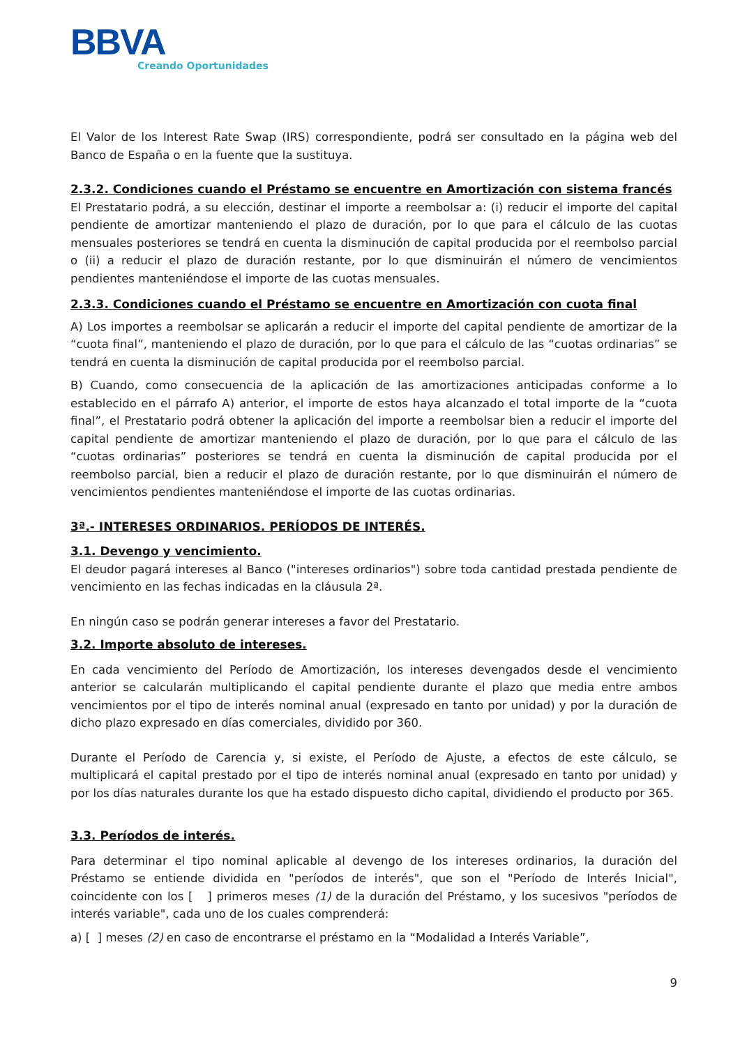BBVA
Creando Oportunidades
El Valor de los Interest Rate Swap (IRS) correspondiente, podrá ser consultado en la página web del Banco de España o en la fuente que la sustituya.
2.3.2. Condiciones cuando el Préstamo se encuentre en Amortización con sistema francés
El Prestatario podrá, a su elección, destinar el importe a reembolsar a: (i) reducir el importe del capital pendiente de amortizar manteniendo el plazo de duración, por lo que para el cálculo de las cuotas mensuales posteriores se tendrá en cuenta la disminución de capital producida por el reembolso parcial o (ii) a reducir el plazo de duración restante, por lo que disminuirán el número de vencimientos pendientes manteniéndose el importe de las cuotas mensuales.
2.3.3. Condiciones cuando el Préstamo se encuentre en Amortización con cuota final
A) Los importes a reembolsar se aplicarán a reducir el importe del capital pendiente de amortizar de la “cuota final”, manteniendo el plazo de duración, por lo que para el cálculo de las “cuotas ordinarias” se tendrá en cuenta la disminución de capital producida por el reembolso parcial.
B) Cuando, como consecuencia de la aplicación de las amortizaciones anticipadas conforme a lo establecido en el párrafo A) anterior, el importe de estos haya alcanzado el total importe de la “cuota final”, el Prestatario podrá obtener la aplicación del importe a reembolsar bien a reducir el importe del capital pendiente de amortizar manteniendo el plazo de duración, por lo que para el cálculo de las “cuotas ordinarias” posteriores se tendrá en cuenta la disminución de capital producida por el reembolso parcial, bien a reducir el plazo de duración restante, por lo que disminuirán el número de vencimientos pendientes manteniéndose el importe de las cuotas ordinarias.
3ª.- INTERESES ORDINARIOS. PERÍODOS DE INTERÉS.
3.1. Devengo y vencimiento.
El deudor pagará intereses al Banco ("intereses ordinarios") sobre toda cantidad prestada pendiente de vencimiento en las fechas indicadas en la cláusula 2ª.
En ningún caso se podrán generar intereses a favor del Prestatario.
3.2. Importe absoluto de intereses.
En cada vencimiento del Período de Amortización, los intereses devengados desde el vencimiento anterior se calcularán multiplicando el capital pendiente durante el plazo que media entre ambos vencimientos por el tipo de interés nominal anual (expresado en tanto por unidad) y por la duración de dicho plazo expresado en días comerciales, dividido por 360.
Durante el Período de Carencia y, si existe, el Período de Ajuste, a efectos de este cálculo, se multiplicará el capital prestado por el tipo de interés nominal anual (expresado en tanto por unidad) y por los días naturales durante los que ha estado dispuesto dicho capital, dividiendo el producto por 365.
3.3. Períodos de interés.
Para determinar el tipo nominal aplicable al devengo de los intereses ordinarios, la duración del Préstamo se entiende dividida en "períodos de interés", que son el "Período de Interés Inicial", coincidente con los [ ] primeros meses (1) de la duración del Préstamo, y los sucesivos "períodos de interés variable", cada uno de los cuales comprenderá:
a) [ ] meses (2) en caso de encontrarse el préstamo en la “Modalidad a Interés Variable”,
9